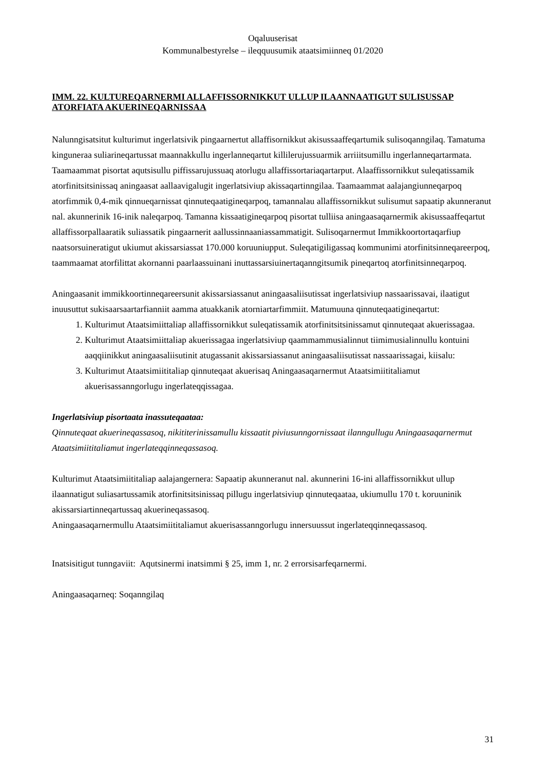Oqaluuserisat
Kommunalbestyrelse – ileqquusumik ataatsimiinneq 01/2020
IMM. 22. KULTUREQARNERMI ALLAFFISSORNIKKUT ULLUP ILAANNAATIGUT SULISUSSAP ATORFIATA AKUERINEQARNISSAA
Nalunngisatsitut kulturimut ingerlatsivik pingaarnertut allaffisornikkut akisussaaffeqartumik sulisoqanngilaq. Tamatuma kinguneraa suliarineqartussat maannakkullu ingerlanneqartut killilerujussuarmik arriiitsumillu ingerlanneqartarmata. Taamaammat pisortat aqutsisullu piffissarujussuaq atorlugu allaffissortariaqartarput. Alaaffissornikkut suleqatissamik atorfinitsitsinissaq aningaasat aallaavigalugit ingerlatsiviup akissaqartinngilaa. Taamaammat aalajangiunneqarpoq atorfimmik 0,4-mik qinnueqarnissat qinnuteqaatigineqarpoq, tamannalau allaffissornikkut sulisumut sapaatip akunneranut nal. akunnerinik 16-inik naleqarpoq. Tamanna kissaatigineqarpoq pisortat tulliisa aningaasaqarnermik akisussaaffeqartut allaffissorpallaaratik suliassatik pingaarnerit aallussinnaaniassammatigit. Sulisoqarnermut Immikkoortortaqarfiup naatsorsuineratigut ukiumut akissarsiassat 170.000 koruuniupput. Suleqatigiligassaq kommunimi atorfinitsinneqareerpoq, taammaamat atorfilittat akornanni paarlaassuinani inuttassarsiuinertaqanngitsumik pineqartoq atorfinitsinneqarpoq.
Aningaasanit immikkoortinneqareersunit akissarsiassanut aningaasaliisutissat ingerlatsiviup nassaarissavai, ilaatigut inuusuttut sukisaarsaartarfianniit aamma atuakkanik atorniartarfimmiit. Matumuuna qinnuteqaatigineqartut:
1. Kulturimut Ataatsimiittaliap allaffissornikkut suleqatissamik atorfinitsitsinissamut qinnuteqaat akuerissagaa.
2. Kulturimut Ataatsimiittaliap akuerissagaa ingerlatsiviup qaammammusialinnut tiimimusialinnullu kontuini aaqqiinikkut aningaasaliisutinit atugassanit akissarsiassanut aningaasaliisutissat nassaarissagai, kiisalu:
3. Kulturimut Ataatsimiititaliap qinnuteqaat akuerisaq Aningaasaqarnermut Ataatsimiititaliamut akuerisassanngorlugu ingerlateqqissagaa.
Ingerlatsiviup pisortaata inassuteqaataa:
Qinnuteqaat akuerineqassasoq, nikititerinissamullu kissaatit piviusunngornissaat ilanngullugu Aningaasaqarnermut Ataatsimiititaliamut ingerlateqqinneqassasoq.
Kulturimut Ataatsimiititaliap aalajangernera: Sapaatip akunneranut nal. akunnerini 16-ini allaffissornikkut ullup ilaannatigut suliasartussamik atorfinitsitsinissaq pillugu ingerlatsiviup qinnuteqaataa, ukiumullu 170 t. koruuninik akissarsiartinneqartussaq akuerineqassasoq.
Aningaasaqarnermullu Ataatsimiititaliamut akuerisassanngorlugu innersuussut ingerlateqqinneqassasoq.
Inatsisitigut tunngaviit: Aqutsinermi inatsimmi § 25, imm 1, nr. 2 errorsisarfeqarnermi.
Aningaasaqarneq: Soqanngilaq
31